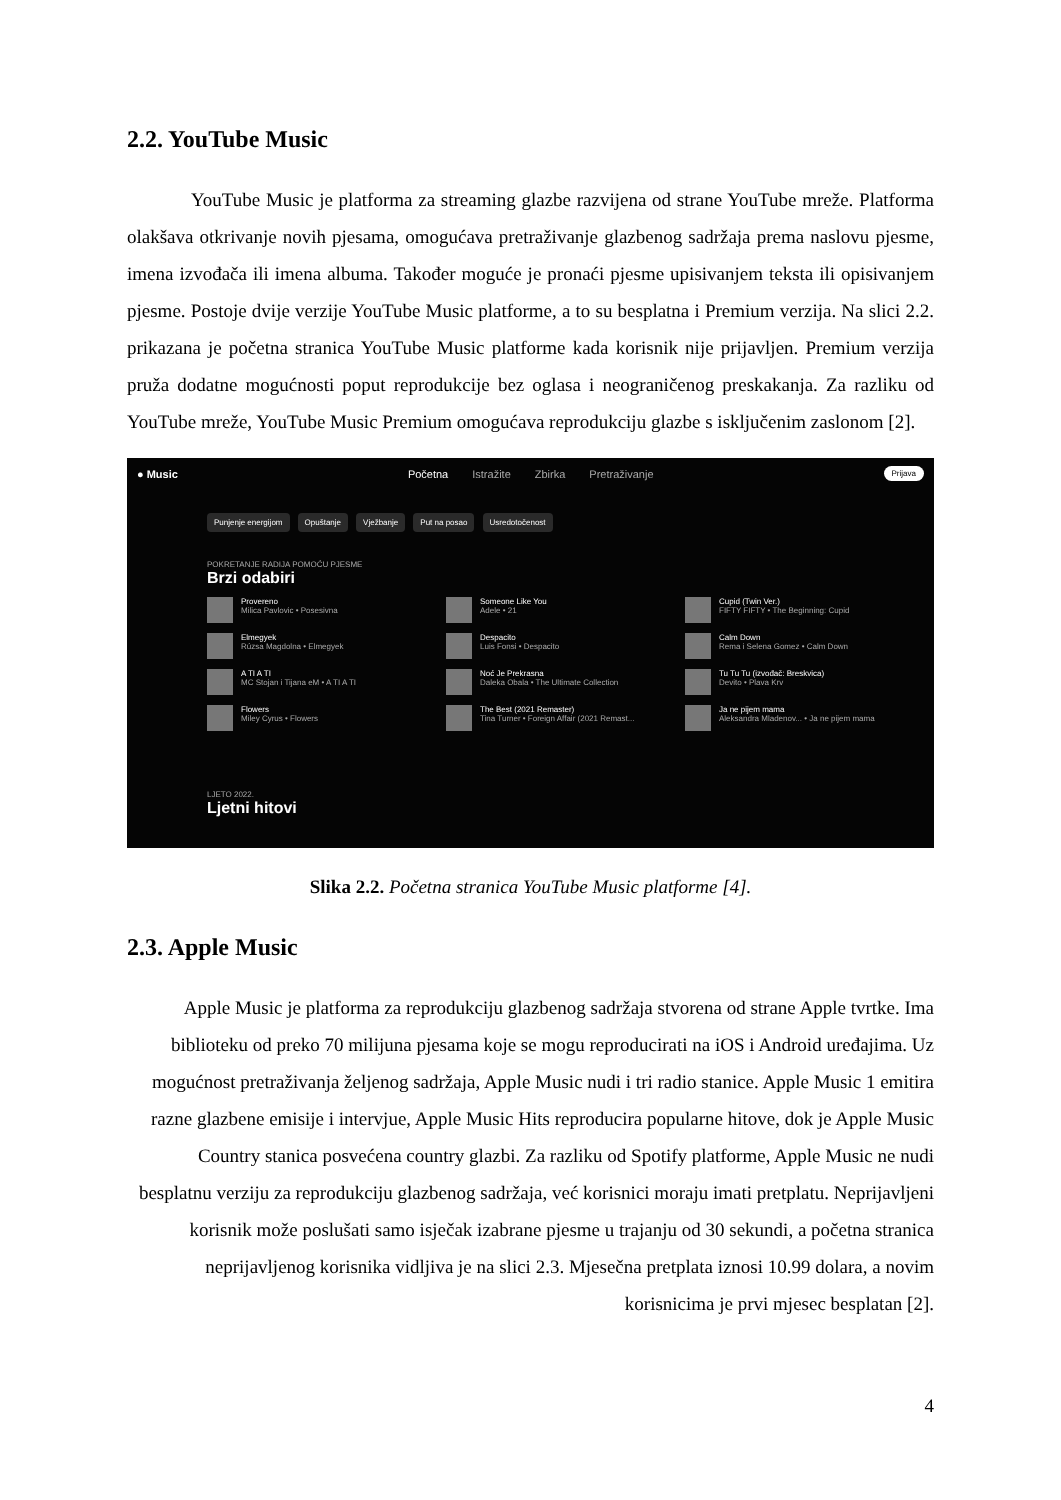2.2. YouTube Music
YouTube Music je platforma za streaming glazbe razvijena od strane YouTube mreže. Platforma olakšava otkrivanje novih pjesama, omogućava pretraživanje glazbenog sadržaja prema naslovu pjesme, imena izvođača ili imena albuma. Također moguće je pronaći pjesme upisivanjem teksta ili opisivanjem pjesme. Postoje dvije verzije YouTube Music platforme, a to su besplatna i Premium verzija. Na slici 2.2. prikazana je početna stranica YouTube Music platforme kada korisnik nije prijavljen. Premium verzija pruža dodatne mogućnosti poput reprodukcije bez oglasa i neograničenog preskakanja. Za razliku od YouTube mreže, YouTube Music Premium omogućava reprodukciju glazbe s isključenim zaslonom [2].
● Music
Početna Istražite Zbirka Pretraživanje
Prijava
Punjenje energijom Opuštanje Vježbanje Put na posao Usredotočenost
POKRETANJE RADIJA POMOĆU PJESME
Brzi odabiri
Provereno
Milica Pavlovic • Posesivna
Someone Like You
Adele • 21
Cupid (Twin Ver.)
FIFTY FIFTY • The Beginning: Cupid
Elmegyek
Rúzsa Magdolna • Elmegyek
Despacito
Luis Fonsi • Despacito
Calm Down
Rema i Selena Gomez • Calm Down
A TI A TI
MC Stojan i Tijana eM • A TI A TI
Noć Je Prekrasna
Daleka Obala • The Ultimate Collection
Tu Tu Tu (izvođač: Breskvica)
Devito • Plava Krv
Flowers
Miley Cyrus • Flowers
The Best (2021 Remaster)
Tina Turner • Foreign Affair (2021 Remast...
Ja ne pijem mama
Aleksandra Mladenov... • Ja ne pijem mama
LJETO 2022.
Ljetni hitovi
Slika 2.2. Početna stranica YouTube Music platforme [4].
2.3. Apple Music
Apple Music je platforma za reprodukciju glazbenog sadržaja stvorena od strane Apple tvrtke. Ima biblioteku od preko 70 milijuna pjesama koje se mogu reproducirati na iOS i Android uređajima. Uz mogućnost pretraživanja željenog sadržaja, Apple Music nudi i tri radio stanice. Apple Music 1 emitira razne glazbene emisije i intervjue, Apple Music Hits reproducira popularne hitove, dok je Apple Music Country stanica posvećena country glazbi. Za razliku od Spotify platforme, Apple Music ne nudi besplatnu verziju za reprodukciju glazbenog sadržaja, već korisnici moraju imati pretplatu. Neprijavljeni korisnik može poslušati samo isječak izabrane pjesme u trajanju od 30 sekundi, a početna stranica neprijavljenog korisnika vidljiva je na slici 2.3. Mjesečna pretplata iznosi 10.99 dolara, a novim korisnicima je prvi mjesec besplatan [2].
4